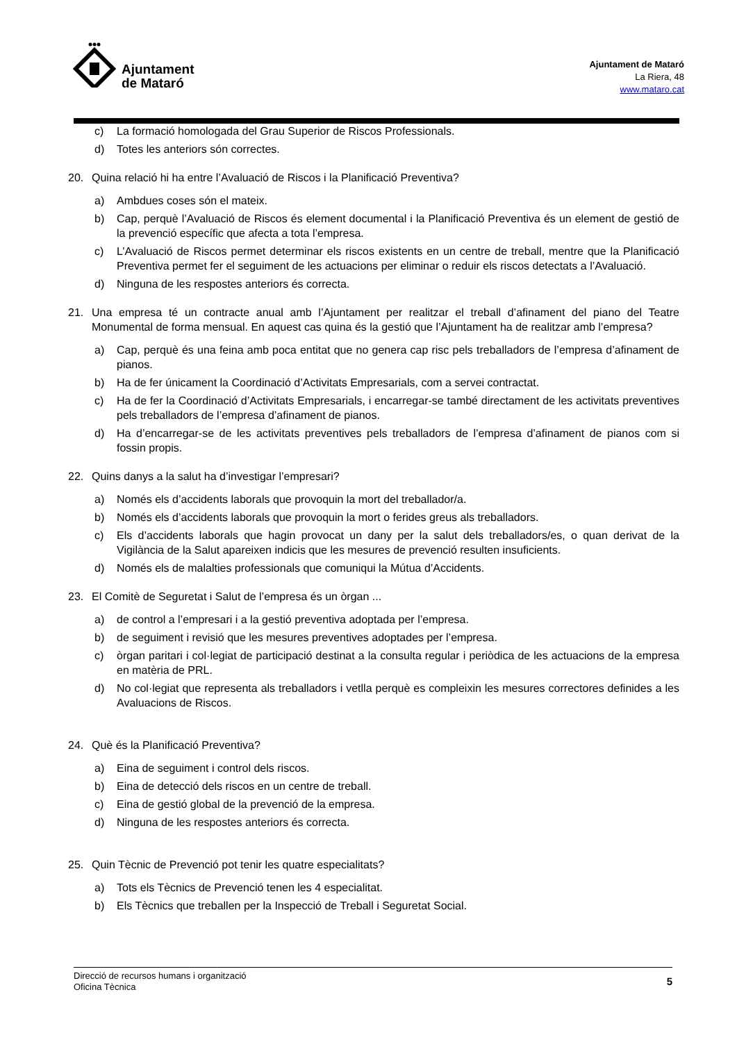Ajuntament
de Mataró
Ajuntament de Mataró
La Riera, 48
www.mataro.cat
c) La formació homologada del Grau Superior de Riscos Professionals.
d) Totes les anteriors són correctes.
20. Quina relació hi ha entre l’Avaluació de Riscos i la Planificació Preventiva?
a) Ambdues coses són el mateix.
b) Cap, perquè l’Avaluació de Riscos és element documental i la Planificació Preventiva és un element de gestió de la prevenció específic que afecta a tota l’empresa.
c) L’Avaluació de Riscos permet determinar els riscos existents en un centre de treball, mentre que la Planificació Preventiva permet fer el seguiment de les actuacions per eliminar o reduir els riscos detectats a l’Avaluació.
d) Ninguna de les respostes anteriors és correcta.
21. Una empresa té un contracte anual amb l’Ajuntament per realitzar el treball d’afinament del piano del Teatre Monumental de forma mensual. En aquest cas quina és la gestió que l’Ajuntament ha de realitzar amb l’empresa?
a) Cap, perquè és una feina amb poca entitat que no genera cap risc pels treballadors de l’empresa d’afinament de pianos.
b) Ha de fer únicament la Coordinació d’Activitats Empresarials, com a servei contractat.
c) Ha de fer la Coordinació d’Activitats Empresarials, i encarregar-se també directament de les activitats preventives pels treballadors de l’empresa d’afinament de pianos.
d) Ha d’encarregar-se de les activitats preventives pels treballadors de l’empresa d’afinament de pianos com si fossin propis.
22. Quins danys a la salut ha d’investigar l’empresari?
a) Només els d’accidents laborals que provoquin la mort del treballador/a.
b) Només els d’accidents laborals que provoquin la mort o ferides greus als treballadors.
c) Els d’accidents laborals que hagin provocat un dany per la salut dels treballadors/es, o quan derivat de la Vigilància de la Salut apareixen indicis que les mesures de prevenció resulten insuficients.
d) Només els de malalties professionals que comuniqui la Mútua d’Accidents.
23. El Comitè de Seguretat i Salut de l’empresa és un òrgan ...
a) de control a l’empresari i a la gestió preventiva adoptada per l’empresa.
b) de seguiment i revisió que les mesures preventives adoptades per l’empresa.
c) òrgan paritari i col·legiat de participació destinat a la consulta regular i periòdica de les actuacions de la empresa en matèria de PRL.
d) No col·legiat que representa als treballadors i vetlla perquè es compleixin les mesures correctores definides a les Avaluacions de Riscos.
24. Què és la Planificació Preventiva?
a) Eina de seguiment i control dels riscos.
b) Eina de detecció dels riscos en un centre de treball.
c) Eina de gestió global de la prevenció de la empresa.
d) Ninguna de les respostes anteriors és correcta.
25. Quin Tècnic de Prevenció pot tenir les quatre especialitats?
a) Tots els Tècnics de Prevenció tenen les 4 especialitat.
b) Els Tècnics que treballen per la Inspecció de Treball i Seguretat Social.
Direcció de recursos humans i organització
Oficina Tècnica 5